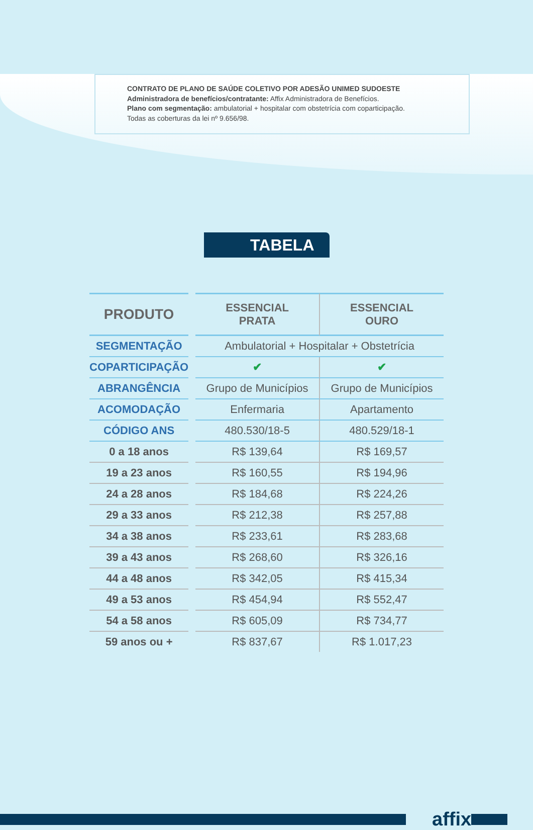CONTRATO DE PLANO DE SAÚDE COLETIVO POR ADESÃO UNIMED SUDOESTE
Administradora de benefícios/contratante: Affix Administradora de Benefícios.
Plano com segmentação: ambulatorial + hospitalar com obstetrícia com coparticipação.
Todas as coberturas da lei nº 9.656/98.
TABELA
| PRODUTO | | ESSENCIAL PRATA | ESSENCIAL OURO |
| SEGMENTAÇÃO | | Ambulatorial + Hospitalar + Obstetrícia | |
| COPARTICIPAÇÃO | | ✔ | ✔ |
| ABRANGÊNCIA | | Grupo de Municípios | Grupo de Municípios |
| ACOMODAÇÃO | | Enfermaria | Apartamento |
| CÓDIGO ANS | | 480.530/18-5 | 480.529/18-1 |
| 0 a 18 anos | | R$ 139,64 | R$ 169,57 |
| 19 a 23 anos | | R$ 160,55 | R$ 194,96 |
| 24 a 28 anos | | R$ 184,68 | R$ 224,26 |
| 29 a 33 anos | | R$ 212,38 | R$ 257,88 |
| 34 a 38 anos | | R$ 233,61 | R$ 283,68 |
| 39 a 43 anos | | R$ 268,60 | R$ 326,16 |
| 44 a 48 anos | | R$ 342,05 | R$ 415,34 |
| 49 a 53 anos | | R$ 454,94 | R$ 552,47 |
| 54 a 58 anos | | R$ 605,09 | R$ 734,77 |
| 59 anos ou + | | R$ 837,67 | R$ 1.017,23 |
affix